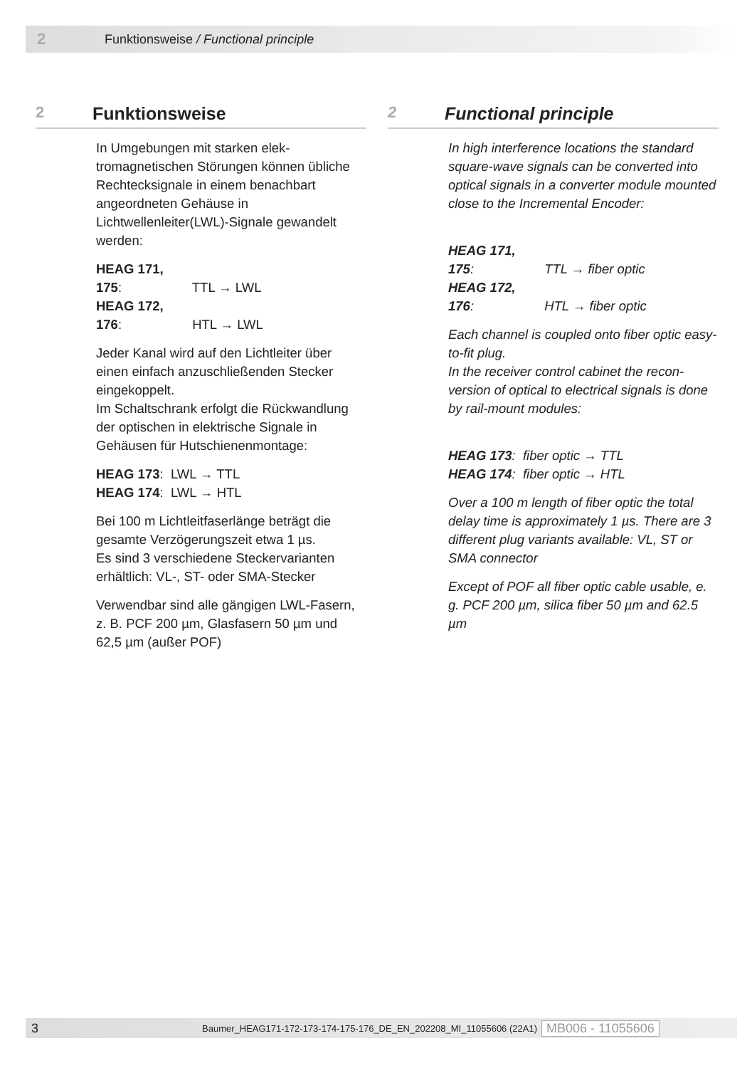2 Funktionsweise / Functional principle
2 Funktionsweise
In Umgebungen mit starken elek­tromagnetischen Störungen können übliche Rechtecksignale in einem benachbart angeordneten Gehäuse in Lichtwellenleiter(LWL)-Signale gewandelt werden:
HEAG 171, 175: TTL → LWL
HEAG 172, 176: HTL → LWL
Jeder Kanal wird auf den Lichtleiter über einen einfach anzuschließenden Stecker eingekoppelt.
Im Schaltschrank erfolgt die Rückwand­lung der optischen in elektrische Signale in Gehäusen für Hutschienenmontage:
HEAG 173: LWL → TTL
HEAG 174: LWL → HTL
Bei 100 m Lichtleitfaserlänge beträgt die gesamte Verzögerungszeit etwa 1 µs.
Es sind 3 verschiedene Steckervarianten erhältlich: VL-, ST- oder SMA-Stecker
Verwendbar sind alle gängigen LWL-Fasern, z. B. PCF 200 µm, Glasfasern 50 µm und 62,5 µm (außer POF)
2 Functional principle
In high interference locations the standard square-wave signals can be converted into optical signals in a converter module mounted close to the Incremental En­coder:
HEAG 171, 175: TTL → fiber optic
HEAG 172, 176: HTL → fiber optic
Each channel is coupled onto fiber optic easy-to-fit plug.
In the receiver control cabinet the recon­version of optical to electrical signals is done by rail-mount modules:
HEAG 173: fiber optic → TTL
HEAG 174: fiber optic → HTL
Over a 100 m length of fiber optic the total delay time is approximately 1 µs. There are 3 different plug variants available: VL, ST or SMA connector
Except of POF all fiber optic cable usable, e. g. PCF 200 µm, silica fiber 50 µm and 62.5 µm
3 Baumer_HEAG171-172-173-174-175-176_DE_EN_202208_MI_11055606 (22A1) MB006 - 11055606